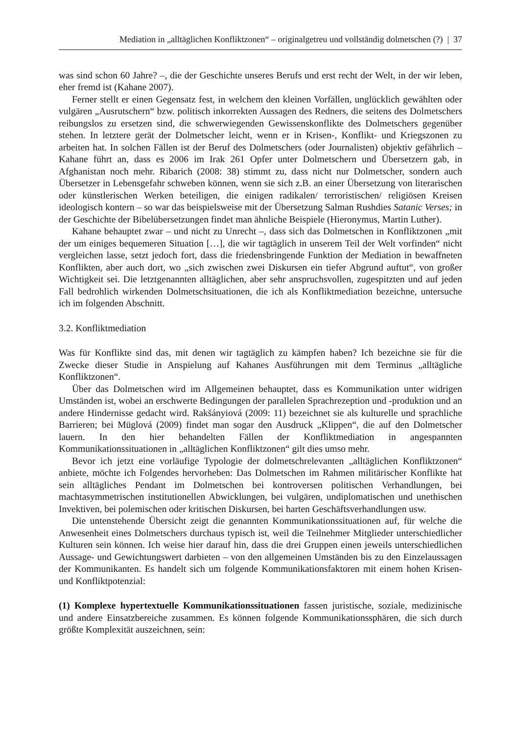Mediation in „alltäglichen Konfliktzonen“ – originalgetreu und vollständig dolmetschen (?) | 37
was sind schon 60 Jahre? –, die der Geschichte unseres Berufs und erst recht der Welt, in der wir leben, eher fremd ist (Kahane 2007).
Ferner stellt er einen Gegensatz fest, in welchem den kleinen Vorfällen, unglücklich gewählten oder vulgären „Ausrutschern“ bzw. politisch inkorrekten Aussagen des Redners, die seitens des Dolmetschers reibungslos zu ersetzen sind, die schwerwiegenden Gewissenskonflikte des Dolmetschers gegenüber stehen. In letztere gerät der Dolmetscher leicht, wenn er in Krisen-, Konflikt- und Kriegszonen zu arbeiten hat. In solchen Fällen ist der Beruf des Dolmetschers (oder Journalisten) objektiv gefährlich – Kahane führt an, dass es 2006 im Irak 261 Opfer unter Dolmetschern und Übersetzern gab, in Afghanistan noch mehr. Ribarich (2008: 38) stimmt zu, dass nicht nur Dolmetscher, sondern auch Übersetzer in Lebensgefahr schweben können, wenn sie sich z.B. an einer Übersetzung von literarischen oder künstlerischen Werken beteiligen, die einigen radikalen/ terroristischen/ religiösen Kreisen ideologisch kontern – so war das beispielsweise mit der Übersetzung Salman Rushdies Satanic Verses; in der Geschichte der Bibelübersetzungen findet man ähnliche Beispiele (Hieronymus, Martin Luther).
Kahane behauptet zwar – und nicht zu Unrecht –, dass sich das Dolmetschen in Konfliktzonen „mit der um einiges bequemeren Situation […], die wir tagtäglich in unserem Teil der Welt vorfinden“ nicht vergleichen lasse, setzt jedoch fort, dass die friedensbringende Funktion der Mediation in bewaffneten Konflikten, aber auch dort, wo „sich zwischen zwei Diskursen ein tiefer Abgrund auftut“, von großer Wichtigkeit sei. Die letztgenannten alltäglichen, aber sehr anspruchsvollen, zugespitzten und auf jeden Fall bedrohlich wirkenden Dolmetschsituationen, die ich als Konfliktmediation bezeichne, untersuche ich im folgenden Abschnitt.
3.2. Konfliktmediation
Was für Konflikte sind das, mit denen wir tagtäglich zu kämpfen haben? Ich bezeichne sie für die Zwecke dieser Studie in Anspielung auf Kahanes Ausführungen mit dem Terminus „alltägliche Konfliktzonen“.
Über das Dolmetschen wird im Allgemeinen behauptet, dass es Kommunikation unter widrigen Umständen ist, wobei an erschwerte Bedingungen der parallelen Sprachrezeption und -produktion und an andere Hindernisse gedacht wird. Rakšányiová (2009: 11) bezeichnet sie als kulturelle und sprachliche Barrieren; bei Müglová (2009) findet man sogar den Ausdruck „Klippen“, die auf den Dolmetscher lauern. In den hier behandelten Fällen der Konfliktmediation in angespannten Kommunikationssituationen in „alltäglichen Konfliktzonen“ gilt dies umso mehr.
Bevor ich jetzt eine vorläufige Typologie der dolmetschrelevanten „alltäglichen Konfliktzonen“ anbiete, möchte ich Folgendes hervorheben: Das Dolmetschen im Rahmen militärischer Konflikte hat sein alltägliches Pendant im Dolmetschen bei kontroversen politischen Verhandlungen, bei machtasymmetrischen institutionellen Abwicklungen, bei vulgären, undiplomatischen und unethischen Invektiven, bei polemischen oder kritischen Diskursen, bei harten Geschäftsverhandlungen usw.
Die untenstehende Übersicht zeigt die genannten Kommunikationssituationen auf, für welche die Anwesenheit eines Dolmetschers durchaus typisch ist, weil die Teilnehmer Mitglieder unterschiedlicher Kulturen sein können. Ich weise hier darauf hin, dass die drei Gruppen einen jeweils unterschiedlichen Aussage- und Gewichtungswert darbieten – von den allgemeinen Umständen bis zu den Einzelaussagen der Kommunikanten. Es handelt sich um folgende Kommunikationsfaktoren mit einem hohen Krisen- und Konfliktpotenzial:
(1) Komplexe hypertextuelle Kommunikationssituationen fassen juristische, soziale, medizinische und andere Einsatzbereiche zusammen. Es können folgende Kommunikationssphären, die sich durch größte Komplexität auszeichnen, sein: